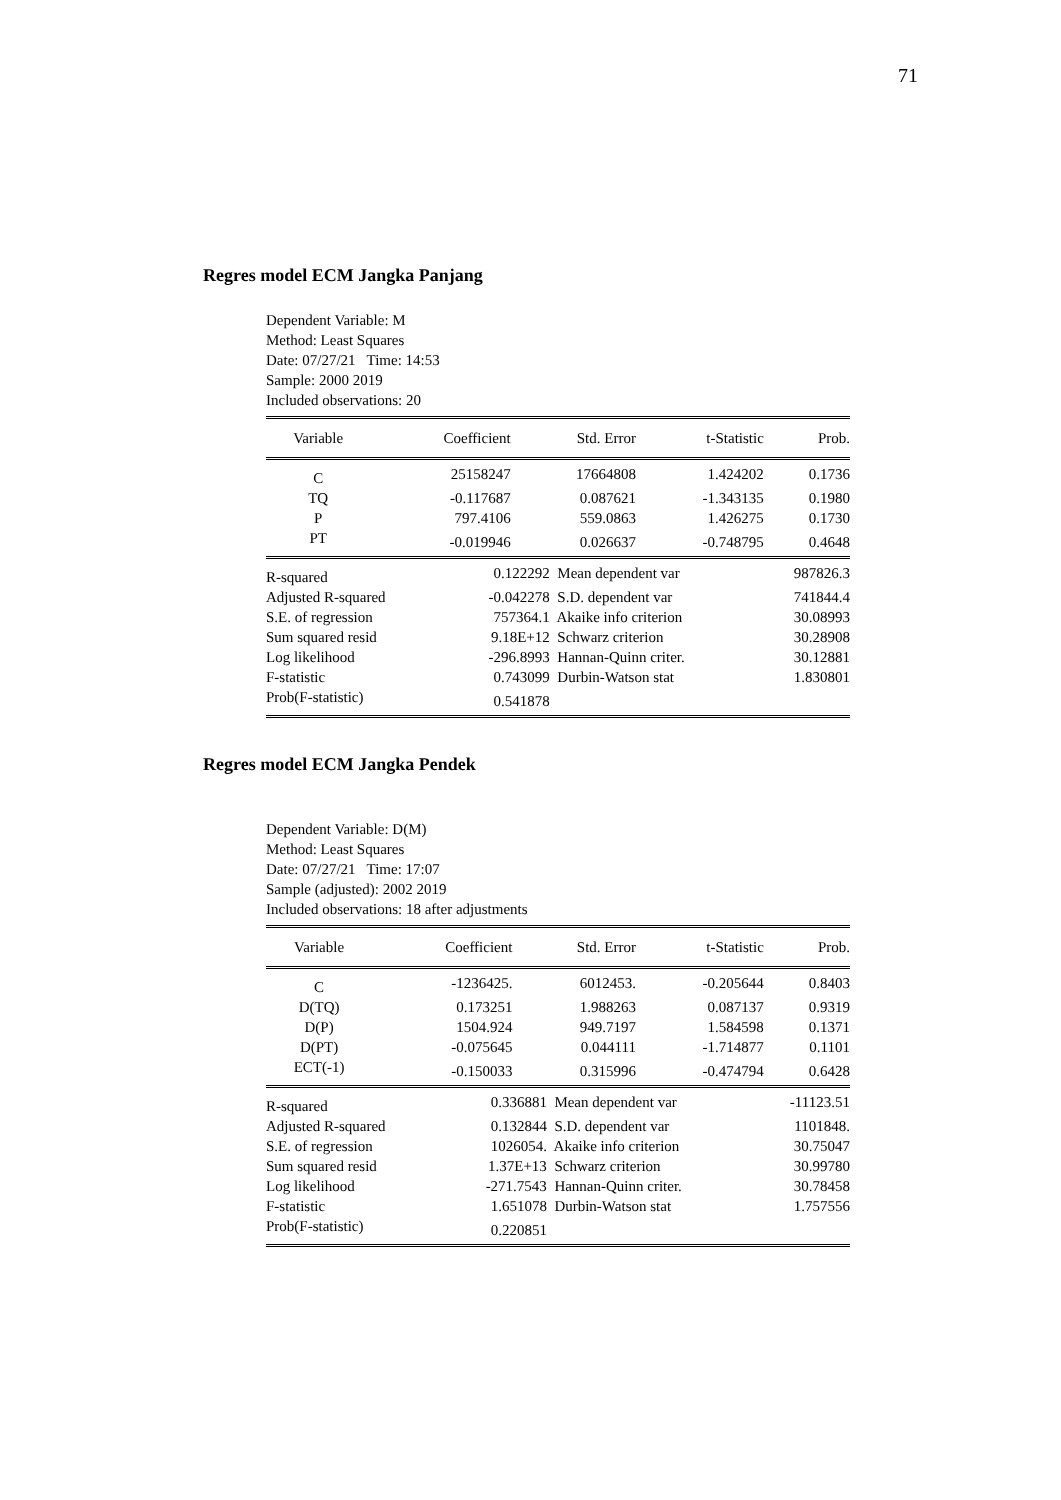71
Regres model ECM Jangka Panjang
Dependent Variable: M
Method: Least Squares
Date: 07/27/21 Time: 14:53
Sample: 2000 2019
Included observations: 20
| Variable | Coefficient | Std. Error | t-Statistic | Prob. |
| --- | --- | --- | --- | --- |
| C | 25158247 | 17664808 | 1.424202 | 0.1736 |
| TQ | -0.117687 | 0.087621 | -1.343135 | 0.1980 |
| P | 797.4106 | 559.0863 | 1.426275 | 0.1730 |
| PT | -0.019946 | 0.026637 | -0.748795 | 0.4648 |
| R-squared | 0.122292 | Mean dependent var | 987826.3 |
| Adjusted R-squared | -0.042278 | S.D. dependent var | 741844.4 |
| S.E. of regression | 757364.1 | Akaike info criterion | 30.08993 |
| Sum squared resid | 9.18E+12 | Schwarz criterion | 30.28908 |
| Log likelihood | -296.8993 | Hannan-Quinn criter. | 30.12881 |
| F-statistic | 0.743099 | Durbin-Watson stat | 1.830801 |
| Prob(F-statistic) | 0.541878 | | |
Regres model ECM Jangka Pendek
Dependent Variable: D(M)
Method: Least Squares
Date: 07/27/21 Time: 17:07
Sample (adjusted): 2002 2019
Included observations: 18 after adjustments
| Variable | Coefficient | Std. Error | t-Statistic | Prob. |
| --- | --- | --- | --- | --- |
| C | -1236425. | 6012453. | -0.205644 | 0.8403 |
| D(TQ) | 0.173251 | 1.988263 | 0.087137 | 0.9319 |
| D(P) | 1504.924 | 949.7197 | 1.584598 | 0.1371 |
| D(PT) | -0.075645 | 0.044111 | -1.714877 | 0.1101 |
| ECT(-1) | -0.150033 | 0.315996 | -0.474794 | 0.6428 |
| R-squared | 0.336881 | Mean dependent var | -11123.51 |
| Adjusted R-squared | 0.132844 | S.D. dependent var | 1101848. |
| S.E. of regression | 1026054. | Akaike info criterion | 30.75047 |
| Sum squared resid | 1.37E+13 | Schwarz criterion | 30.99780 |
| Log likelihood | -271.7543 | Hannan-Quinn criter. | 30.78458 |
| F-statistic | 1.651078 | Durbin-Watson stat | 1.757556 |
| Prob(F-statistic) | 0.220851 | | |